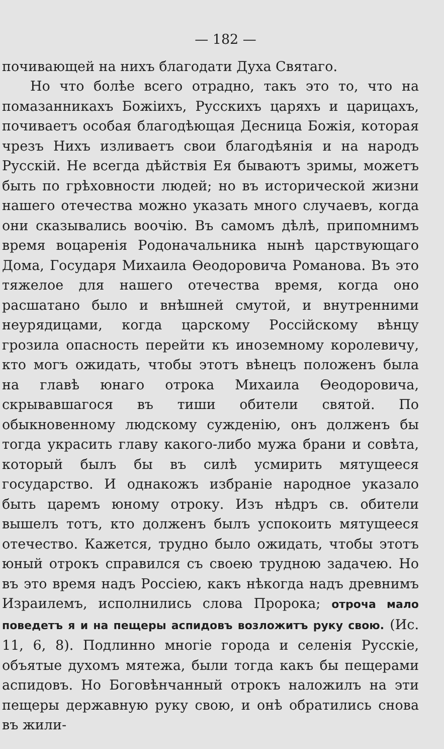— 182 —
почивающей на нихъ благодати Духа Святаго.
Но что болѣе всего отрадно, такъ это то, что на помазанникахъ Божіихъ, Русскихъ царяхъ и царицахъ, почиваетъ особая благодѣющая Десница Божія, которая чрезъ Нихъ изливаетъ свои благодѣянія и на народъ Русскій. Не всегда дѣйствія Ея бываютъ зримы, можетъ быть по грѣховности людей; но въ исторической жизни нашего отечества можно указать много случаевъ, когда они сказывались воочію. Въ самомъ дѣлѣ, припомнимъ время воцаренія Родоначальника нынѣ царствующаго Дома, Государя Михаила Ѳеодоровича Романова. Въ это тяжелое для нашего отечества время, когда оно расшатано было и внѣшней смутой, и внутренними неурядицами, когда царскому Россійскому вѣнцу грозила опасность перейти къ иноземному королевичу, кто могъ ожидать, чтобы этотъ вѣнецъ положенъ была на главѣ юнаго отрока Михаила Ѳеодоровича, скрывавшагося въ тиши обители святой. По обыкновенному людскому сужденію, онъ долженъ бы тогда украсить главу какого-либо мужа брани и совѣта, который былъ бы въ силѣ усмирить мятущееся государство. И однакожъ избраніе народное указало быть царемъ юному отроку. Изъ нѣдръ св. обители вышелъ тотъ, кто долженъ былъ успокоить мятущееся отечество. Кажется, трудно было ожидать, чтобы этотъ юный отрокъ справился съ своею трудною задачею. Но въ это время надъ Россіею, какъ нѣкогда надъ древнимъ Израилемъ, исполнились слова Пророка; отроча мало поведетъ я и на пещеры аспидовъ возложитъ руку свою. (Ис. 11, 6, 8). Подлинно многіе города и селенія Русскіе, объятые духомъ мятежа, были тогда какъ бы пещерами аспидовъ. Но Боговѣнчанный отрокъ наложилъ на эти пещеры державную руку свою, и онѣ обратились снова въ жили-